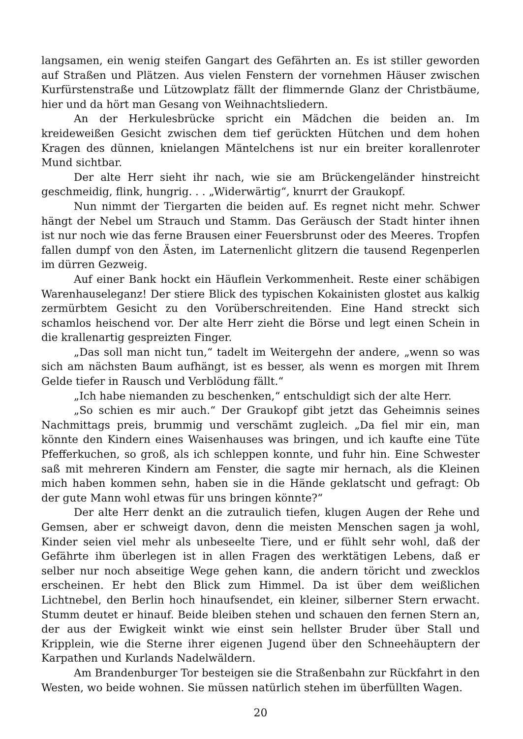langsamen, ein wenig steifen Gangart des Gefährten an. Es ist stiller geworden auf Straßen und Plätzen. Aus vielen Fenstern der vornehmen Häuser zwischen Kurfürstenstraße und Lützowplatz fällt der flimmernde Glanz der Christbäume, hier und da hört man Gesang von Weihnachtsliedern.
An der Herkulesbrücke spricht ein Mädchen die beiden an. Im kreideweißen Gesicht zwischen dem tief gerückten Hütchen und dem hohen Kragen des dünnen, knielangen Mäntelchens ist nur ein breiter korallenroter Mund sichtbar.
Der alte Herr sieht ihr nach, wie sie am Brückengeländer hinstreicht geschmeidig, flink, hungrig. . . „Widerwärtig“, knurrt der Graukopf.
Nun nimmt der Tiergarten die beiden auf. Es regnet nicht mehr. Schwer hängt der Nebel um Strauch und Stamm. Das Geräusch der Stadt hinter ihnen ist nur noch wie das ferne Brausen einer Feuersbrunst oder des Meeres. Tropfen fallen dumpf von den Ästen, im Laternenlicht glitzern die tausend Regenperlen im dürren Gezweig.
Auf einer Bank hockt ein Häuflein Verkommenheit. Reste einer schäbigen Warenhauseleganz! Der stiere Blick des typischen Kokainisten glostet aus kalkig zermürbtem Gesicht zu den Vorüberschreitenden. Eine Hand streckt sich schamlos heischend vor. Der alte Herr zieht die Börse und legt einen Schein in die krallenartig gespreizten Finger.
„Das soll man nicht tun,“ tadelt im Weitergehn der andere, „wenn so was sich am nächsten Baum aufhängt, ist es besser, als wenn es morgen mit Ihrem Gelde tiefer in Rausch und Verblödung fällt.“
„Ich habe niemanden zu beschenken,“ entschuldigt sich der alte Herr.
„So schien es mir auch.“ Der Graukopf gibt jetzt das Geheimnis seines Nachmittags preis, brummig und verschämt zugleich. „Da fiel mir ein, man könnte den Kindern eines Waisenhauses was bringen, und ich kaufte eine Tüte Pfefferkuchen, so groß, als ich schleppen konnte, und fuhr hin. Eine Schwester saß mit mehreren Kindern am Fenster, die sagte mir hernach, als die Kleinen mich haben kommen sehn, haben sie in die Hände geklatscht und gefragt: Ob der gute Mann wohl etwas für uns bringen könnte?“
Der alte Herr denkt an die zutraulich tiefen, klugen Augen der Rehe und Gemsen, aber er schweigt davon, denn die meisten Menschen sagen ja wohl, Kinder seien viel mehr als unbeseelte Tiere, und er fühlt sehr wohl, daß der Gefährte ihm überlegen ist in allen Fragen des werktätigen Lebens, daß er selber nur noch abseitige Wege gehen kann, die andern töricht und zwecklos erscheinen. Er hebt den Blick zum Himmel. Da ist über dem weißlichen Lichtnebel, den Berlin hoch hinaufsendet, ein kleiner, silberner Stern erwacht. Stumm deutet er hinauf. Beide bleiben stehen und schauen den fernen Stern an, der aus der Ewigkeit winkt wie einst sein hellster Bruder über Stall und Kripplein, wie die Sterne ihrer eigenen Jugend über den Schneehäuptern der Karpathen und Kurlands Nadelwäldern.
Am Brandenburger Tor besteigen sie die Straßenbahn zur Rückfahrt in den Westen, wo beide wohnen. Sie müssen natürlich stehen im überfüllten Wagen.
20